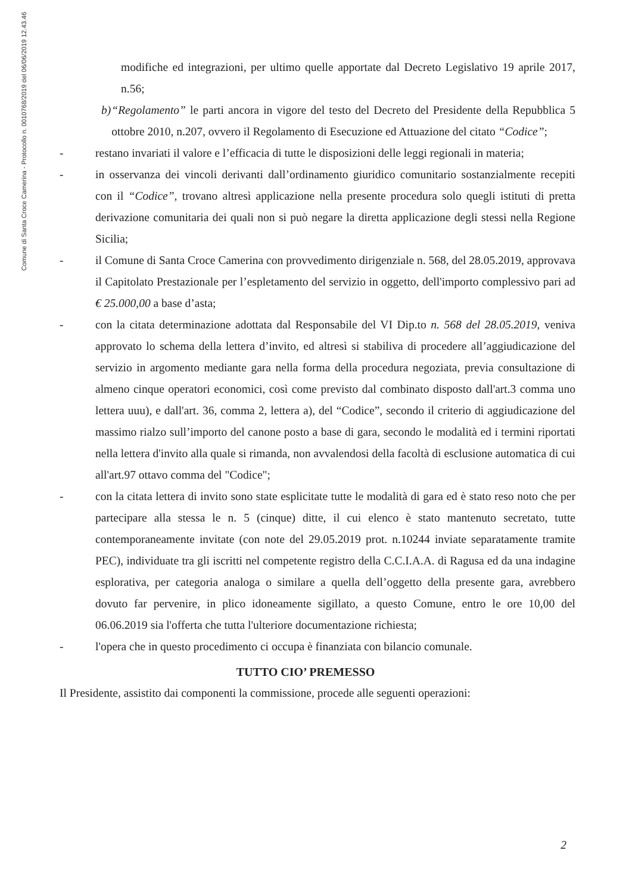Comune di Santa Croce Camerina - Protocollo n. 0010768/2019 del 06/06/2019 12.43.46
modifiche ed integrazioni, per ultimo quelle apportate dal Decreto Legislativo 19 aprile 2017, n.56;
b) “Regolamento” le parti ancora in vigore del testo del Decreto del Presidente della Repubblica 5 ottobre 2010, n.207, ovvero il Regolamento di Esecuzione ed Attuazione del citato “Codice”;
- restano invariati il valore e l’efficacia di tutte le disposizioni delle leggi regionali in materia;
- in osservanza dei vincoli derivanti dall’ordinamento giuridico comunitario sostanzialmente recepiti con il “Codice”, trovano altresì applicazione nella presente procedura solo quegli istituti di pretta derivazione comunitaria dei quali non si può negare la diretta applicazione degli stessi nella Regione Sicilia;
- il Comune di Santa Croce Camerina con provvedimento dirigenziale n. 568, del 28.05.2019, approvava il Capitolato Prestazionale per l’espletamento del servizio in oggetto, dell'importo complessivo pari ad € 25.000,00 a base d’asta;
- con la citata determinazione adottata dal Responsabile del VI Dip.to n. 568 del 28.05.2019, veniva approvato lo schema della lettera d’invito, ed altresì si stabiliva di procedere all’aggiudicazione del servizio in argomento mediante gara nella forma della procedura negoziata, previa consultazione di almeno cinque operatori economici, così come previsto dal combinato disposto dall'art.3 comma uno lettera uuu), e dall'art. 36, comma 2, lettera a), del “Codice”, secondo il criterio di aggiudicazione del massimo rialzo sull’importo del canone posto a base di gara, secondo le modalità ed i termini riportati nella lettera d'invito alla quale si rimanda, non avvalendosi della facoltà di esclusione automatica di cui all'art.97 ottavo comma del "Codice";
- con la citata lettera di invito sono state esplicitate tutte le modalità di gara ed è stato reso noto che per partecipare alla stessa le n. 5 (cinque) ditte, il cui elenco è stato mantenuto secretato, tutte contemporaneamente invitate (con note del 29.05.2019 prot. n.10244 inviate separatamente tramite PEC), individuate tra gli iscritti nel competente registro della C.C.I.A.A. di Ragusa ed da una indagine esplorativa, per categoria analoga o similare a quella dell’oggetto della presente gara, avrebbero dovuto far pervenire, in plico idoneamente sigillato, a questo Comune, entro le ore 10,00 del 06.06.2019 sia l'offerta che tutta l'ulteriore documentazione richiesta;
- l'opera che in questo procedimento ci occupa è finanziata con bilancio comunale.
TUTTO CIO’ PREMESSO
Il Presidente, assistito dai componenti la commissione, procede alle seguenti operazioni:
2